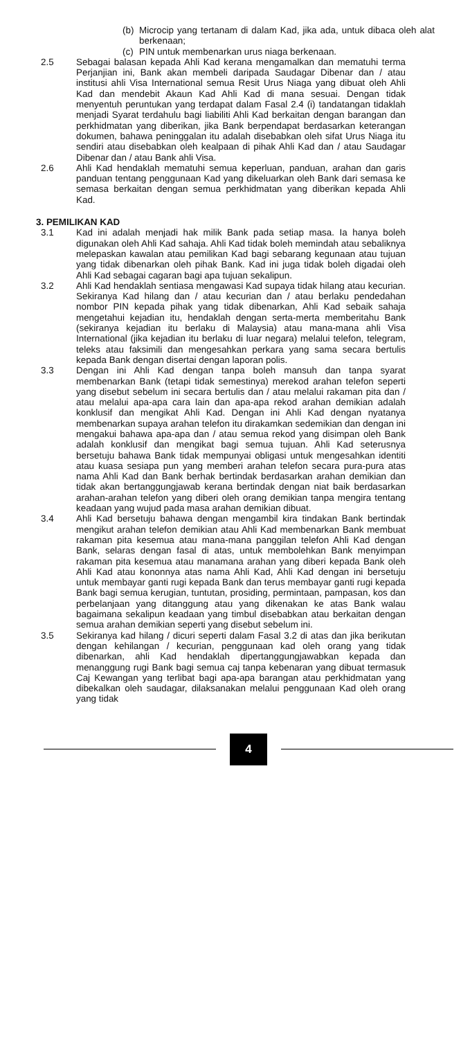(b) Microcip yang tertanam di dalam Kad, jika ada, untuk dibaca oleh alat berkenaan;
(c) PIN untuk membenarkan urus niaga berkenaan.
2.5 Sebagai balasan kepada Ahli Kad kerana mengamalkan dan mematuhi terma Perjanjian ini, Bank akan membeli daripada Saudagar Dibenar dan / atau institusi ahli Visa International semua Resit Urus Niaga yang dibuat oleh Ahli Kad dan mendebit Akaun Kad Ahli Kad di mana sesuai. Dengan tidak menyentuh peruntukan yang terdapat dalam Fasal 2.4 (i) tandatangan tidaklah menjadi Syarat terdahulu bagi liabiliti Ahli Kad berkaitan dengan barangan dan perkhidmatan yang diberikan, jika Bank berpendapat berdasarkan keterangan dokumen, bahawa peninggalan itu adalah disebabkan oleh sifat Urus Niaga itu sendiri atau disebabkan oleh kealpaan di pihak Ahli Kad dan / atau Saudagar Dibenar dan / atau Bank ahli Visa.
2.6 Ahli Kad hendaklah mematuhi semua keperluan, panduan, arahan dan garis panduan tentang penggunaan Kad yang dikeluarkan oleh Bank dari semasa ke semasa berkaitan dengan semua perkhidmatan yang diberikan kepada Ahli Kad.
3. PEMILIKAN KAD
3.1 Kad ini adalah menjadi hak milik Bank pada setiap masa. Ia hanya boleh digunakan oleh Ahli Kad sahaja. Ahli Kad tidak boleh memindah atau sebaliknya melepaskan kawalan atau pemilikan Kad bagi sebarang kegunaan atau tujuan yang tidak dibenarkan oleh pihak Bank. Kad ini juga tidak boleh digadai oleh Ahli Kad sebagai cagaran bagi apa tujuan sekalipun.
3.2 Ahli Kad hendaklah sentiasa mengawasi Kad supaya tidak hilang atau kecurian. Sekiranya Kad hilang dan / atau kecurian dan / atau berlaku pendedahan nombor PIN kepada pihak yang tidak dibenarkan, Ahli Kad sebaik sahaja mengetahui kejadian itu, hendaklah dengan serta-merta memberitahu Bank (sekiranya kejadian itu berlaku di Malaysia) atau mana-mana ahli Visa International (jika kejadian itu berlaku di luar negara) melalui telefon, telegram, teleks atau faksimili dan mengesahkan perkara yang sama secara bertulis kepada Bank dengan disertai dengan laporan polis.
3.3 Dengan ini Ahli Kad dengan tanpa boleh mansuh dan tanpa syarat membenarkan Bank (tetapi tidak semestinya) merekod arahan telefon seperti yang disebut sebelum ini secara bertulis dan / atau melalui rakaman pita dan / atau melalui apa-apa cara lain dan apa-apa rekod arahan demikian adalah konklusif dan mengikat Ahli Kad. Dengan ini Ahli Kad dengan nyatanya membenarkan supaya arahan telefon itu dirakamkan sedemikian dan dengan ini mengakui bahawa apa-apa dan / atau semua rekod yang disimpan oleh Bank adalah konklusif dan mengikat bagi semua tujuan. Ahli Kad seterusnya bersetuju bahawa Bank tidak mempunyai obligasi untuk mengesahkan identiti atau kuasa sesiapa pun yang memberi arahan telefon secara pura-pura atas nama Ahli Kad dan Bank berhak bertindak berdasarkan arahan demikian dan tidak akan bertanggungjawab kerana bertindak dengan niat baik berdasarkan arahan-arahan telefon yang diberi oleh orang demikian tanpa mengira tentang keadaan yang wujud pada masa arahan demikian dibuat.
3.4 Ahli Kad bersetuju bahawa dengan mengambil kira tindakan Bank bertindak mengikut arahan telefon demikian atau Ahli Kad membenarkan Bank membuat rakaman pita kesemua atau mana-mana panggilan telefon Ahli Kad dengan Bank, selaras dengan fasal di atas, untuk membolehkan Bank menyimpan rakaman pita kesemua atau manamana arahan yang diberi kepada Bank oleh Ahli Kad atau kononnya atas nama Ahli Kad, Ahli Kad dengan ini bersetuju untuk membayar ganti rugi kepada Bank dan terus membayar ganti rugi kepada Bank bagi semua kerugian, tuntutan, prosiding, permintaan, pampasan, kos dan perbelanjaan yang ditanggung atau yang dikenakan ke atas Bank walau bagaimana sekalipun keadaan yang timbul disebabkan atau berkaitan dengan semua arahan demikian seperti yang disebut sebelum ini.
3.5 Sekiranya kad hilang / dicuri seperti dalam Fasal 3.2 di atas dan jika berikutan dengan kehilangan / kecurian, penggunaan kad oleh orang yang tidak dibenarkan, ahli Kad hendaklah dipertanggungjawabkan kepada dan menanggung rugi Bank bagi semua caj tanpa kebenaran yang dibuat termasuk Caj Kewangan yang terlibat bagi apa-apa barangan atau perkhidmatan yang dibekalkan oleh saudagar, dilaksanakan melalui penggunaan Kad oleh orang yang tidak
4